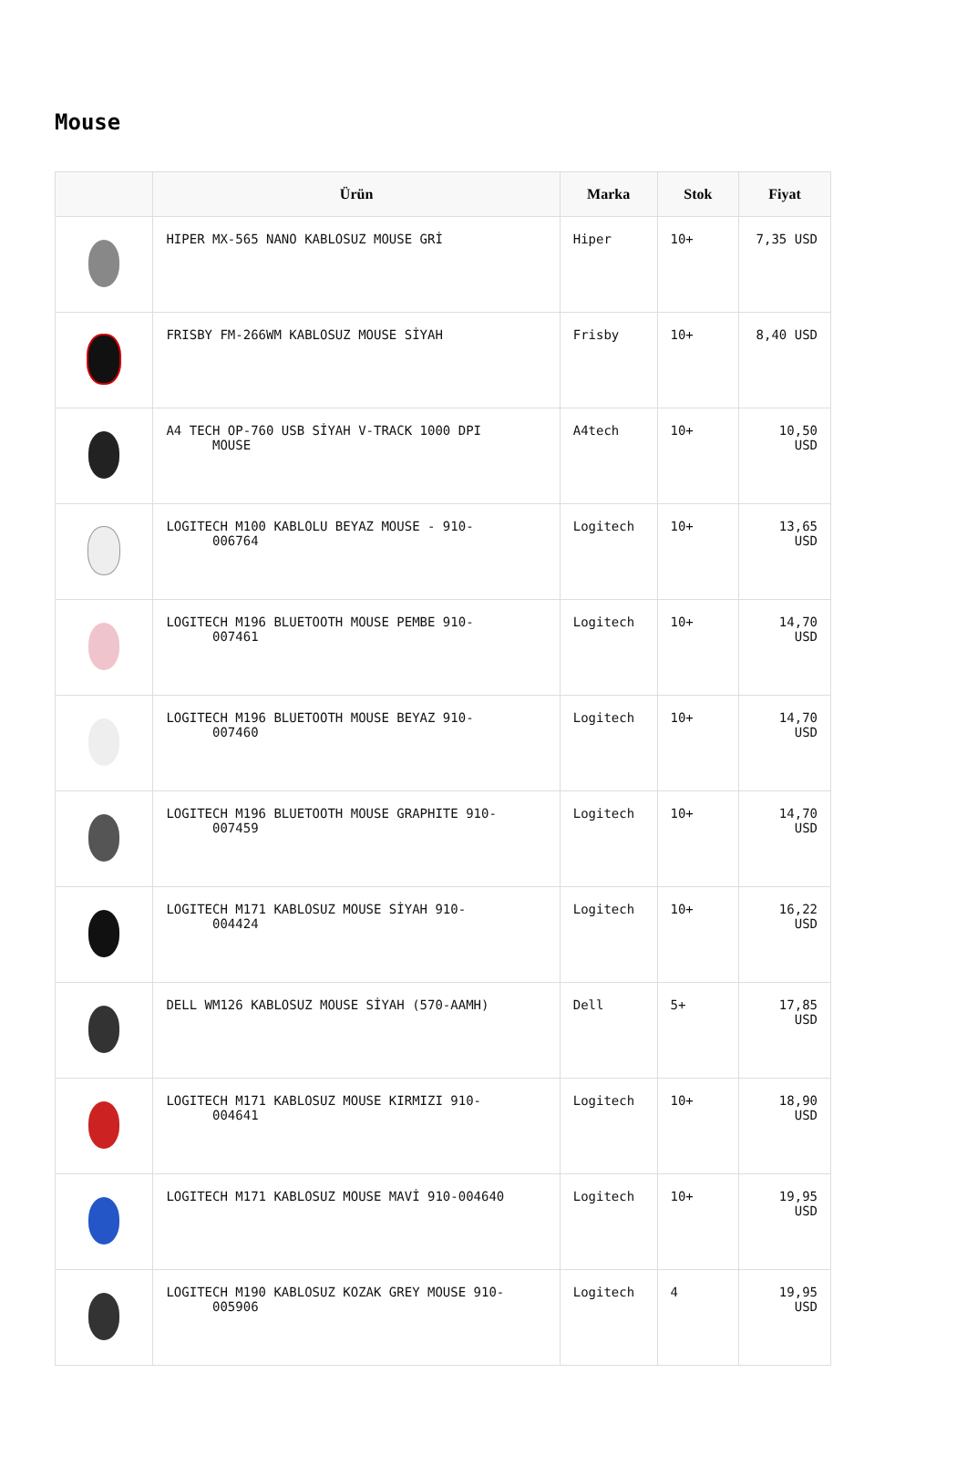Mouse
| | Ürün | Marka | Stok | Fiyat |
| --- | --- | --- | --- | --- |
| | HIPER MX-565 NANO KABLOSUZ MOUSE GRİ | Hiper | 10+ | 7,35 USD |
| | FRISBY FM-266WM KABLOSUZ MOUSE SİYAH | Frisby | 10+ | 8,40 USD |
| | A4 TECH OP-760 USB SİYAH V-TRACK 1000 DPI MOUSE | A4tech | 10+ | 10,50 USD |
| | LOGITECH M100 KABLOLU BEYAZ MOUSE - 910- 006764 | Logitech | 10+ | 13,65 USD |
| | LOGITECH M196 BLUETOOTH MOUSE PEMBE 910- 007461 | Logitech | 10+ | 14,70 USD |
| | LOGITECH M196 BLUETOOTH MOUSE BEYAZ 910- 007460 | Logitech | 10+ | 14,70 USD |
| | LOGITECH M196 BLUETOOTH MOUSE GRAPHITE 910- 007459 | Logitech | 10+ | 14,70 USD |
| | LOGITECH M171 KABLOSUZ MOUSE SİYAH 910- 004424 | Logitech | 10+ | 16,22 USD |
| | DELL WM126 KABLOSUZ MOUSE SİYAH (570-AAMH) | Dell | 5+ | 17,85 USD |
| | LOGITECH M171 KABLOSUZ MOUSE KIRMIZI 910- 004641 | Logitech | 10+ | 18,90 USD |
| | LOGITECH M171 KABLOSUZ MOUSE MAVİ 910-004640 | Logitech | 10+ | 19,95 USD |
| | LOGITECH M190 KABLOSUZ KOZAK GREY MOUSE 910- 005906 | Logitech | 4 | 19,95 USD |